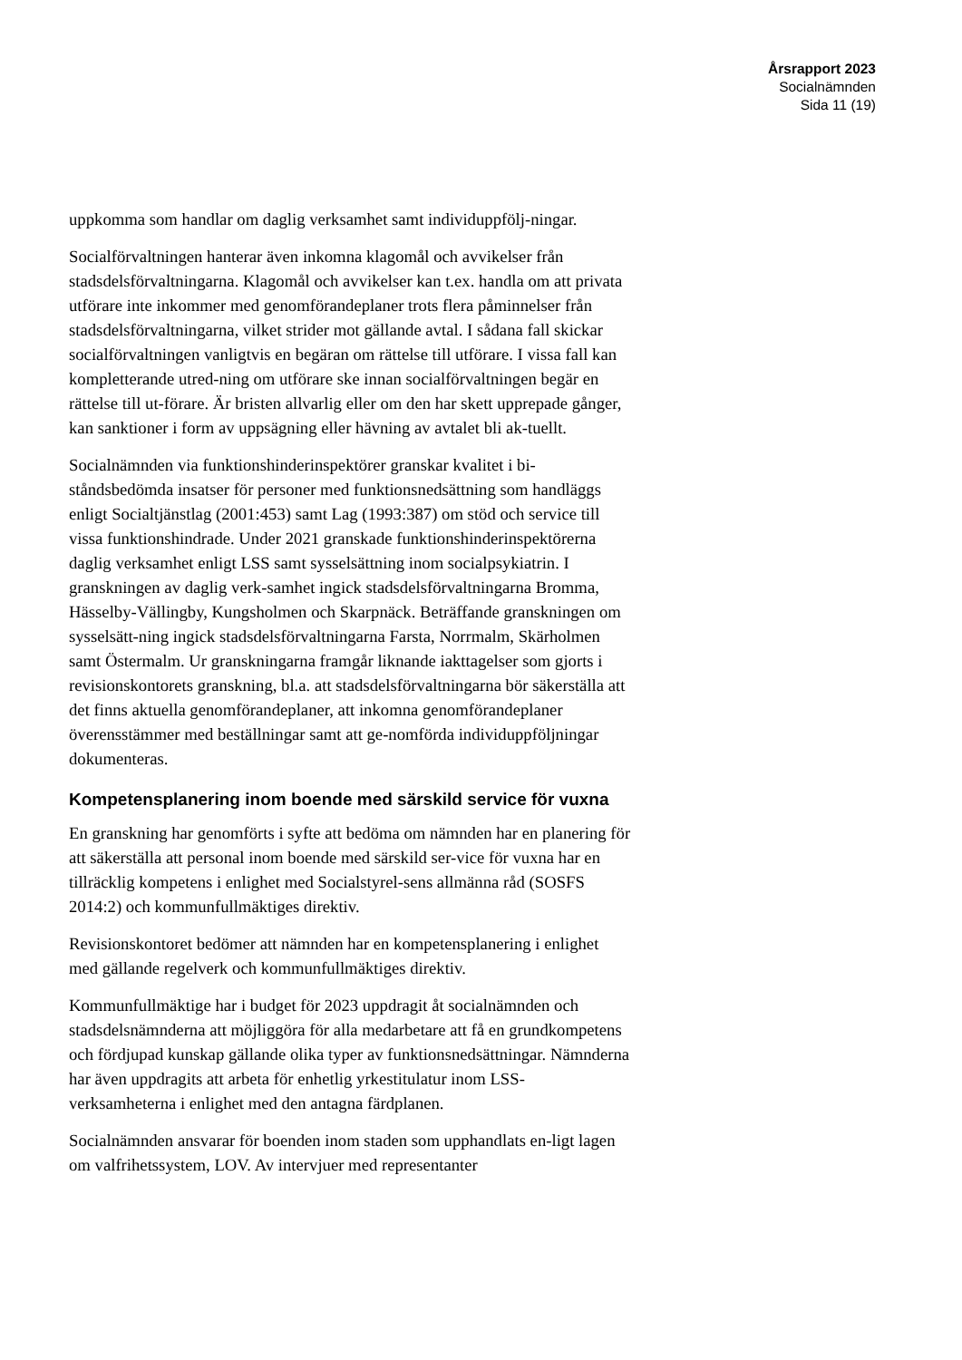Årsrapport 2023
Socialnämnden
Sida 11 (19)
uppkomma som handlar om daglig verksamhet samt individuppfölj-ningar.
Socialförvaltningen hanterar även inkomna klagomål och avvikelser från stadsdelsförvaltningarna. Klagomål och avvikelser kan t.ex. handla om att privata utförare inte inkommer med genomförandeplaner trots flera påminnelser från stadsdelsförvaltningarna, vilket strider mot gällande avtal. I sådana fall skickar socialförvaltningen vanligtvis en begäran om rättelse till utförare. I vissa fall kan kompletterande utred-ning om utförare ske innan socialförvaltningen begär en rättelse till ut-förare. Är bristen allvarlig eller om den har skett upprepade gånger, kan sanktioner i form av uppsägning eller hävning av avtalet bli ak-tuellt.
Socialnämnden via funktionshinderinspektörer granskar kvalitet i bi-ståndsbedömda insatser för personer med funktionsnedsättning som handläggs enligt Socialtjänstlag (2001:453) samt Lag (1993:387) om stöd och service till vissa funktionshindrade. Under 2021 granskade funktionshinderinspektörerna daglig verksamhet enligt LSS samt sysselsättning inom socialpsykiatrin. I granskningen av daglig verk-samhet ingick stadsdelsförvaltningarna Bromma, Hässelby-Vällingby, Kungsholmen och Skarpnäck. Beträffande granskningen om sysselsätt-ning ingick stadsdelsförvaltningarna Farsta, Norrmalm, Skärholmen samt Östermalm. Ur granskningarna framgår liknande iakttagelser som gjorts i revisionskontorets granskning, bl.a. att stadsdelsförvaltningarna bör säkerställa att det finns aktuella genomförandeplaner, att inkomna genomförandeplaner överensstämmer med beställningar samt att ge-nomförda individuppföljningar dokumenteras.
Kompetensplanering inom boende med särskild service för vuxna
En granskning har genomförts i syfte att bedöma om nämnden har en planering för att säkerställa att personal inom boende med särskild ser-vice för vuxna har en tillräcklig kompetens i enlighet med Socialstyrel-sens allmänna råd (SOSFS 2014:2) och kommunfullmäktiges direktiv.
Revisionskontoret bedömer att nämnden har en kompetensplanering i enlighet med gällande regelverk och kommunfullmäktiges direktiv.
Kommunfullmäktige har i budget för 2023 uppdragit åt socialnämnden och stadsdelsnämnderna att möjliggöra för alla medarbetare att få en grundkompetens och fördjupad kunskap gällande olika typer av funktionsnedsättningar. Nämnderna har även uppdragits att arbeta för enhetlig yrkestitulatur inom LSS-verksamheterna i enlighet med den antagna färdplanen.
Socialnämnden ansvarar för boenden inom staden som upphandlats en-ligt lagen om valfrihetssystem, LOV. Av intervjuer med representanter